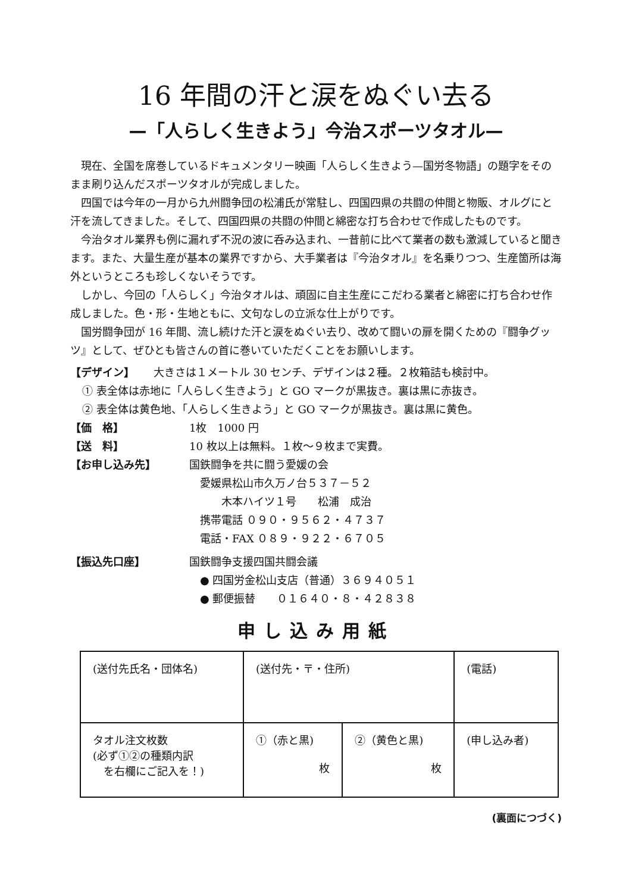16 年間の汗と涙をぬぐい去る
—「人らしく生きよう」今治スポーツタオル—
現在、全国を席巻しているドキュメンタリー映画「人らしく生きよう—国労冬物語」の題字をそのまま刷り込んだスポーツタオルが完成しました。
四国では今年の一月から九州闘争団の松浦氏が常駐し、四国四県の共闘の仲間と物販、オルグにと汗を流してきました。そして、四国四県の共闘の仲間と綿密な打ち合わせで作成したものです。
今治タオル業界も例に漏れず不況の波に呑み込まれ、一昔前に比べて業者の数も激減していると聞きます。また、大量生産が基本の業界ですから、大手業者は『今治タオル』を名乗りつつ、生産箇所は海外というところも珍しくないそうです。
しかし、今回の「人らしく」今治タオルは、頑固に自主生産にこだわる業者と綿密に打ち合わせ作成しました。色・形・生地ともに、文句なしの立派な仕上がりです。
国労闘争団が 16 年間、流し続けた汗と涙をぬぐい去り、改めて闘いの扉を開くための『闘争グッツ』として、ぜひとも皆さんの首に巻いていただくことをお願いします。
【デザイン】 大きさは１メートル 30 センチ、デザインは２種。２枚箱詰も検討中。
① 表全体は赤地に「人らしく生きよう」と GO マークが黒抜き。裏は黒に赤抜き。
② 表全体は黄色地、「人らしく生きよう」と GO マークが黒抜き。裏は黒に黄色。
【価　格】 1枚　1000 円
【送　料】 10 枚以上は無料。１枚～９枚まで実費。
【お申し込み先】 国鉄闘争を共に闘う愛媛の会
　愛媛県松山市久万ノ台５３７－５２
　　　木本ハイツ１号　　松浦　成治
　携帯電話 ０９０・９５６２・４７３７
　電話・FAX ０８９・９２２・６７０５
【振込先口座】 国鉄闘争支援四国共闘会議
　● 四国労金松山支店（普通）３６９４０５１
　● 郵便振替　　０１６４０・８・４２８３８
申し込み用紙
| (送付先氏名・団体名) | (送付先・〒・住所) | | (電話) |
| タオル注文枚数 (必ず①②の種類内訳 を右欄にご記入を！) | ①（赤と黒) 枚 | ②（黄色と黒) 枚 | (申し込み者) |
(裏面につづく)